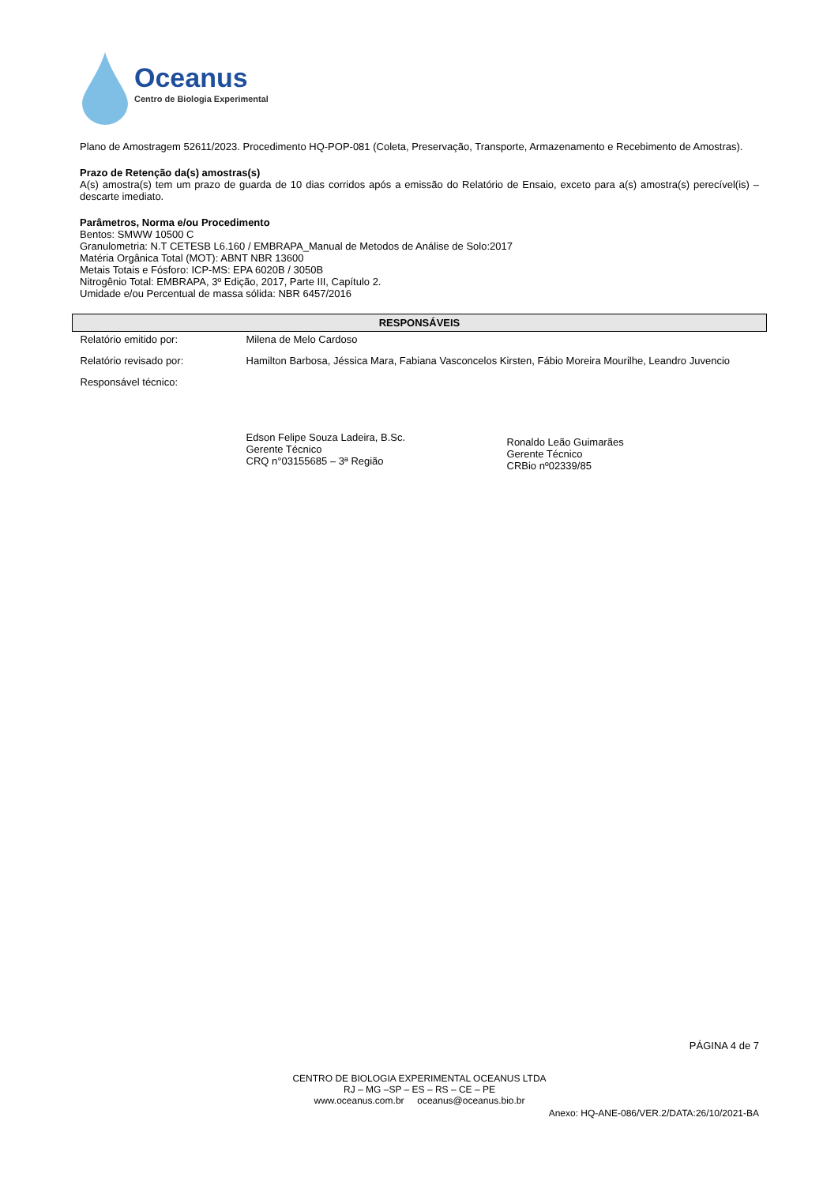Oceanus
Centro de Biologia Experimental
Plano de Amostragem 52611/2023. Procedimento HQ-POP-081 (Coleta, Preservação, Transporte, Armazenamento e Recebimento de Amostras).
Prazo de Retenção da(s) amostras(s)
A(s) amostra(s) tem um prazo de guarda de 10 dias corridos após a emissão do Relatório de Ensaio, exceto para a(s) amostra(s) perecível(is) – descarte imediato.
Parâmetros, Norma e/ou Procedimento
Bentos: SMWW 10500 C
Granulometria: N.T CETESB L6.160 / EMBRAPA_Manual de Metodos de Análise de Solo:2017
Matéria Orgânica Total (MOT): ABNT NBR 13600
Metais Totais e Fósforo: ICP-MS: EPA 6020B / 3050B
Nitrogênio Total: EMBRAPA, 3º Edição, 2017, Parte III, Capítulo 2.
Umidade e/ou Percentual de massa sólida: NBR 6457/2016
| RESPONSÁVEIS | | |
| --- | --- | --- |
| Relatório emitido por: | Milena de Melo Cardoso | |
| Relatório revisado por: | Hamilton Barbosa, Jéssica Mara, Fabiana Vasconcelos Kirsten, Fábio Moreira Mourilhe, Leandro Juvencio | |
| Responsável técnico: | Edson Felipe Souza Ladeira, B.Sc. Gerente Técnico CRQ n°03155685 – 3ª Região | Ronaldo Leão Guimarães Gerente Técnico CRBio nº02339/85 |
PÁGINA 4 de 7
CENTRO DE BIOLOGIA EXPERIMENTAL OCEANUS LTDA
RJ – MG –SP – ES – RS – CE – PE
www.oceanus.com.br oceanus@oceanus.bio.br
Anexo: HQ-ANE-086/VER.2/DATA:26/10/2021-BA